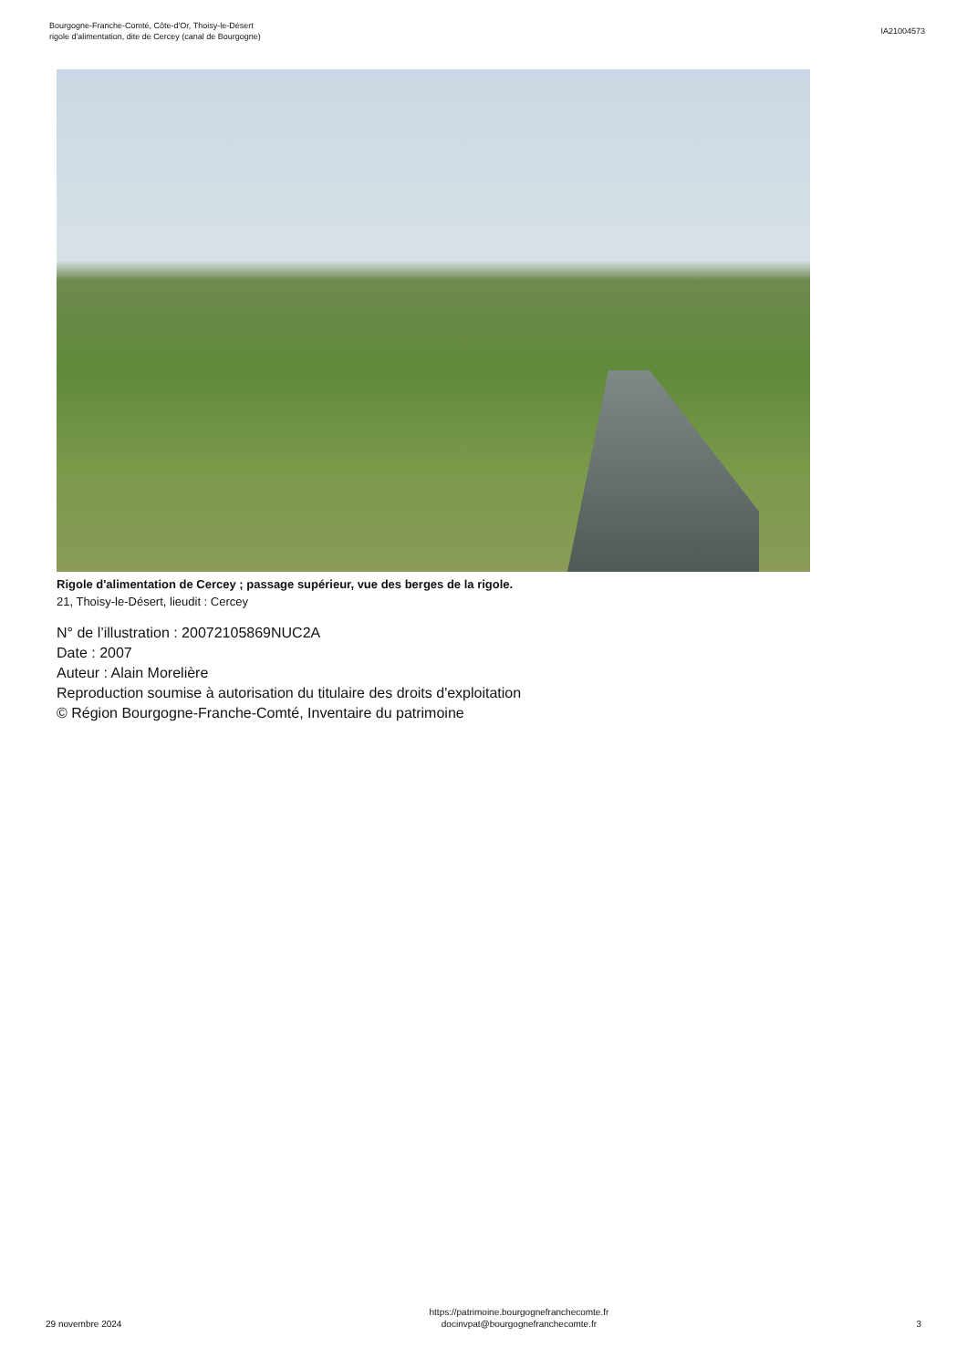Bourgogne-Franche-Comté, Côte-d'Or, Thoisy-le-Désert
rigole d'alimentation, dite de Cercey (canal de Bourgogne)
IA21004573
Rigole d'alimentation de Cercey ; passage supérieur, vue des berges de la rigole.
21, Thoisy-le-Désert, lieudit : Cercey
N° de l’illustration : 20072105869NUC2A
Date : 2007
Auteur : Alain Morelière
Reproduction soumise à autorisation du titulaire des droits d'exploitation
© Région Bourgogne-Franche-Comté, Inventaire du patrimoine
29 novembre 2024
https://patrimoine.bourgognefranchecomte.fr
docinvpat@bourgognefranchecomte.fr
3